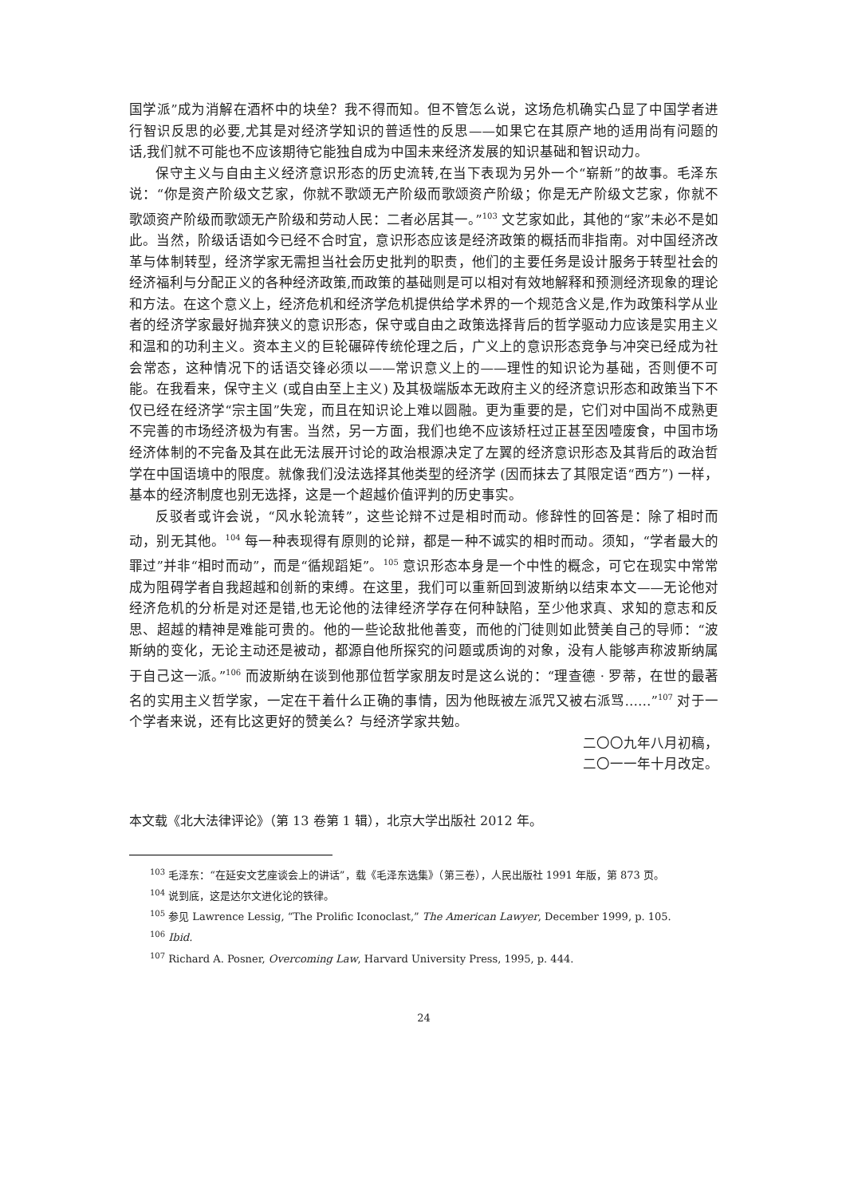国学派”成为消解在酒杯中的块垒？我不得而知。但不管怎么说，这场危机确实凸显了中国学者进行智识反思的必要,尤其是对经济学知识的普适性的反思——如果它在其原产地的适用尚有问题的话,我们就不可能也不应该期待它能独自成为中国未来经济发展的知识基础和智识动力。
保守主义与自由主义经济意识形态的历史流转,在当下表现为另外一个“崭新”的故事。毛泽东说：“你是资产阶级文艺家，你就不歌颂无产阶级而歌颂资产阶级；你是无产阶级文艺家，你就不歌颂资产阶级而歌颂无产阶级和劳动人民：二者必居其一。”<sup>103</sup> 文艺家如此，其他的“家”未必不是如此。当然，阶级话语如今已经不合时宜，意识形态应该是经济政策的概括而非指南。对中国经济改革与体制转型，经济学家无需担当社会历史批判的职责，他们的主要任务是设计服务于转型社会的经济福利与分配正义的各种经济政策,而政策的基础则是可以相对有效地解释和预测经济现象的理论和方法。在这个意义上，经济危机和经济学危机提供给学术界的一个规范含义是,作为政策科学从业者的经济学家最好抛弃狭义的意识形态，保守或自由之政策选择背后的哲学驱动力应该是实用主义和温和的功利主义。资本主义的巨轮碾碎传统伦理之后，广义上的意识形态竞争与冲突已经成为社会常态，这种情况下的话语交锋必须以——常识意义上的——理性的知识论为基础，否则便不可能。在我看来，保守主义 (或自由至上主义) 及其极端版本无政府主义的经济意识形态和政策当下不仅已经在经济学“宗主国”失宠，而且在知识论上难以圆融。更为重要的是，它们对中国尚不成熟更不完善的市场经济极为有害。当然，另一方面，我们也绝不应该矫枉过正甚至因噎废食，中国市场经济体制的不完备及其在此无法展开讨论的政治根源决定了左翼的经济意识形态及其背后的政治哲学在中国语境中的限度。就像我们没法选择其他类型的经济学 (因而抹去了其限定语“西方”) 一样，基本的经济制度也别无选择，这是一个超越价值评判的历史事实。
反驳者或许会说，“风水轮流转”，这些论辩不过是相时而动。修辞性的回答是：除了相时而动，别无其他。<sup>104</sup> 每一种表现得有原则的论辩，都是一种不诚实的相时而动。须知，“学者最大的罪过”并非“相时而动”，而是“循规蹈矩”。<sup>105</sup> 意识形态本身是一个中性的概念，可它在现实中常常成为阻碍学者自我超越和创新的束缚。在这里，我们可以重新回到波斯纳以结束本文——无论他对经济危机的分析是对还是错,也无论他的法律经济学存在何种缺陷，至少他求真、求知的意志和反思、超越的精神是难能可贵的。他的一些论敌批他善变，而他的门徒则如此赞美自己的导师：“波斯纳的变化，无论主动还是被动，都源自他所探究的问题或质询的对象，没有人能够声称波斯纳属于自己这一派。”<sup>106</sup> 而波斯纳在谈到他那位哲学家朋友时是这么说的：“理查德 · 罗蒂，在世的最著名的实用主义哲学家，一定在干着什么正确的事情，因为他既被左派咒又被右派骂……”<sup>107</sup> 对于一个学者来说，还有比这更好的赞美么？与经济学家共勉。
二〇〇九年八月初稿，
二〇一一年十月改定。
本文载《北大法律评论》（第 13 卷第 1 辑），北京大学出版社 2012 年。
<sup>103</sup> 毛泽东：“在延安文艺座谈会上的讲话”，载《毛泽东选集》（第三卷），人民出版社 1991 年版，第 873 页。
<sup>104</sup> 说到底，这是达尔文进化论的铁律。
<sup>105</sup> 参见 Lawrence Lessig, “The Prolific Iconoclast,” The American Lawyer, December 1999, p. 105.
<sup>106</sup> Ibid.
<sup>107</sup> Richard A. Posner, Overcoming Law, Harvard University Press, 1995, p. 444.
24